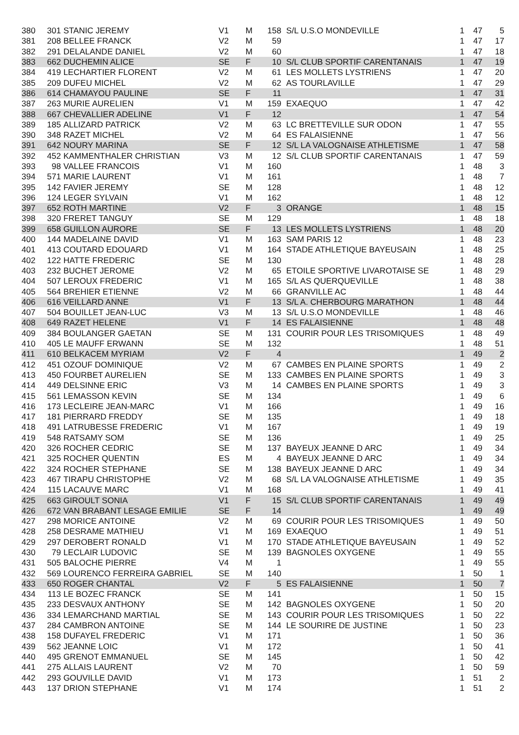| 380 | 301 | STANIC JEREMY | V1 | M | 158 | S/L U.S.O MONDEVILLE | 1 | 47 | 5 |
| 381 | 208 | BELLEE FRANCK | V2 | M | 59 | | 1 | 47 | 17 |
| 382 | 291 | DELALANDE DANIEL | V2 | M | 60 | | 1 | 47 | 18 |
| 383 | 662 | DUCHEMIN ALICE | SE | F | 10 | S/L CLUB SPORTIF CARENTANAIS | 1 | 47 | 19 |
| 384 | 419 | LECHARTIER FLORENT | V2 | M | 61 | LES MOLLETS LYSTRIENS | 1 | 47 | 20 |
| 385 | 209 | DUFEU MICHEL | V2 | M | 62 | AS TOURLAVILLE | 1 | 47 | 29 |
| 386 | 614 | CHAMAYOU PAULINE | SE | F | 11 | | 1 | 47 | 31 |
| 387 | 263 | MURIE AURELIEN | V1 | M | 159 | EXAEQUO | 1 | 47 | 42 |
| 388 | 667 | CHEVALLIER ADELINE | V1 | F | 12 | | 1 | 47 | 54 |
| 389 | 185 | ALLIZARD PATRICK | V2 | M | 63 | LC BRETTEVILLE SUR ODON | 1 | 47 | 55 |
| 390 | 348 | RAZET MICHEL | V2 | M | 64 | ES FALAISIENNE | 1 | 47 | 56 |
| 391 | 642 | NOURY MARINA | SE | F | 12 | S/L LA VALOGNAISE ATHLETISME | 1 | 47 | 58 |
| 392 | 452 | KAMMENTHALER CHRISTIAN | V3 | M | 12 | S/L CLUB SPORTIF CARENTANAIS | 1 | 47 | 59 |
| 393 | 98 | VALLEE FRANCOIS | V1 | M | 160 | | 1 | 48 | 3 |
| 394 | 571 | MARIE LAURENT | V1 | M | 161 | | 1 | 48 | 7 |
| 395 | 142 | FAVIER JEREMY | SE | M | 128 | | 1 | 48 | 12 |
| 396 | 124 | LEGER SYLVAIN | V1 | M | 162 | | 1 | 48 | 12 |
| 397 | 652 | ROTH MARTINE | V2 | F | 3 | ORANGE | 1 | 48 | 15 |
| 398 | 320 | FRERET TANGUY | SE | M | 129 | | 1 | 48 | 18 |
| 399 | 658 | GUILLON AURORE | SE | F | 13 | LES MOLLETS LYSTRIENS | 1 | 48 | 20 |
| 400 | 144 | MADELAINE DAVID | V1 | M | 163 | SAM PARIS 12 | 1 | 48 | 23 |
| 401 | 413 | COUTARD EDOUARD | V1 | M | 164 | STADE ATHLETIQUE BAYEUSAIN | 1 | 48 | 25 |
| 402 | 122 | HATTE FREDERIC | SE | M | 130 | | 1 | 48 | 28 |
| 403 | 232 | BUCHET JEROME | V2 | M | 65 | ETOILE SPORTIVE LIVAROTAISE SE | 1 | 48 | 29 |
| 404 | 507 | LEROUX FREDERIC | V1 | M | 165 | S/L AS QUERQUEVILLE | 1 | 48 | 38 |
| 405 | 564 | BREHIER ETIENNE | V2 | M | 66 | GRANVILLE AC | 1 | 48 | 44 |
| 406 | 616 | VEILLARD ANNE | V1 | F | 13 | S/L A. CHERBOURG MARATHON | 1 | 48 | 44 |
| 407 | 504 | BOUILLET JEAN-LUC | V3 | M | 13 | S/L U.S.O MONDEVILLE | 1 | 48 | 46 |
| 408 | 649 | RAZET HELENE | V1 | F | 14 | ES FALAISIENNE | 1 | 48 | 48 |
| 409 | 384 | BOULANGER GAETAN | SE | M | 131 | COURIR POUR LES TRISOMIQUES | 1 | 48 | 49 |
| 410 | 405 | LE MAUFF ERWANN | SE | M | 132 | | 1 | 48 | 51 |
| 411 | 610 | BELKACEM MYRIAM | V2 | F | 4 | | 1 | 49 | 2 |
| 412 | 451 | OZOUF DOMINIQUE | V2 | M | 67 | CAMBES EN PLAINE SPORTS | 1 | 49 | 2 |
| 413 | 450 | FOURBET AURELIEN | SE | M | 133 | CAMBES EN PLAINE SPORTS | 1 | 49 | 3 |
| 414 | 449 | DELSINNE ERIC | V3 | M | 14 | CAMBES EN PLAINE SPORTS | 1 | 49 | 3 |
| 415 | 561 | LEMASSON KEVIN | SE | M | 134 | | 1 | 49 | 6 |
| 416 | 173 | LECLEIRE JEAN-MARC | V1 | M | 166 | | 1 | 49 | 16 |
| 417 | 181 | PIERRARD FREDDY | SE | M | 135 | | 1 | 49 | 18 |
| 418 | 491 | LATRUBESSE FREDERIC | V1 | M | 167 | | 1 | 49 | 19 |
| 419 | 548 | RATSAMY SOM | SE | M | 136 | | 1 | 49 | 25 |
| 420 | 326 | ROCHER CEDRIC | SE | M | 137 | BAYEUX JEANNE D ARC | 1 | 49 | 34 |
| 421 | 325 | ROCHER QUENTIN | ES | M | 4 | BAYEUX JEANNE D ARC | 1 | 49 | 34 |
| 422 | 324 | ROCHER STEPHANE | SE | M | 138 | BAYEUX JEANNE D ARC | 1 | 49 | 34 |
| 423 | 467 | TIRAPU CHRISTOPHE | V2 | M | 68 | S/L LA VALOGNAISE ATHLETISME | 1 | 49 | 35 |
| 424 | 115 | LACAUVE MARC | V1 | M | 168 | | 1 | 49 | 41 |
| 425 | 663 | GIROULT SONIA | V1 | F | 15 | S/L CLUB SPORTIF CARENTANAIS | 1 | 49 | 49 |
| 426 | 672 | VAN BRABANT LESAGE EMILIE | SE | F | 14 | | 1 | 49 | 49 |
| 427 | 298 | MORICE ANTOINE | V2 | M | 69 | COURIR POUR LES TRISOMIQUES | 1 | 49 | 50 |
| 428 | 258 | DESRAME MATHIEU | V1 | M | 169 | EXAEQUO | 1 | 49 | 51 |
| 429 | 297 | DEROBERT RONALD | V1 | M | 170 | STADE ATHLETIQUE BAYEUSAIN | 1 | 49 | 52 |
| 430 | 79 | LECLAIR LUDOVIC | SE | M | 139 | BAGNOLES OXYGENE | 1 | 49 | 55 |
| 431 | 505 | BALOCHE PIERRE | V4 | M | 1 | | 1 | 49 | 55 |
| 432 | 569 | LOURENCO FERREIRA GABRIEL | SE | M | 140 | | 1 | 50 | 1 |
| 433 | 650 | ROGER CHANTAL | V2 | F | 5 | ES FALAISIENNE | 1 | 50 | 7 |
| 434 | 113 | LE BOZEC FRANCK | SE | M | 141 | | 1 | 50 | 15 |
| 435 | 233 | DESVAUX ANTHONY | SE | M | 142 | BAGNOLES OXYGENE | 1 | 50 | 20 |
| 436 | 334 | LEMARCHAND MARTIAL | SE | M | 143 | COURIR POUR LES TRISOMIQUES | 1 | 50 | 22 |
| 437 | 284 | CAMBRON ANTOINE | SE | M | 144 | LE SOURIRE DE JUSTINE | 1 | 50 | 23 |
| 438 | 158 | DUFAYEL FREDERIC | V1 | M | 171 | | 1 | 50 | 36 |
| 439 | 562 | JEANNE LOIC | V1 | M | 172 | | 1 | 50 | 41 |
| 440 | 495 | GRENOT EMMANUEL | SE | M | 145 | | 1 | 50 | 42 |
| 441 | 275 | ALLAIS LAURENT | V2 | M | 70 | | 1 | 50 | 59 |
| 442 | 293 | GOUVILLE DAVID | V1 | M | 173 | | 1 | 51 | 2 |
| 443 | 137 | DRION STEPHANE | V1 | M | 174 | | 1 | 51 | 2 |